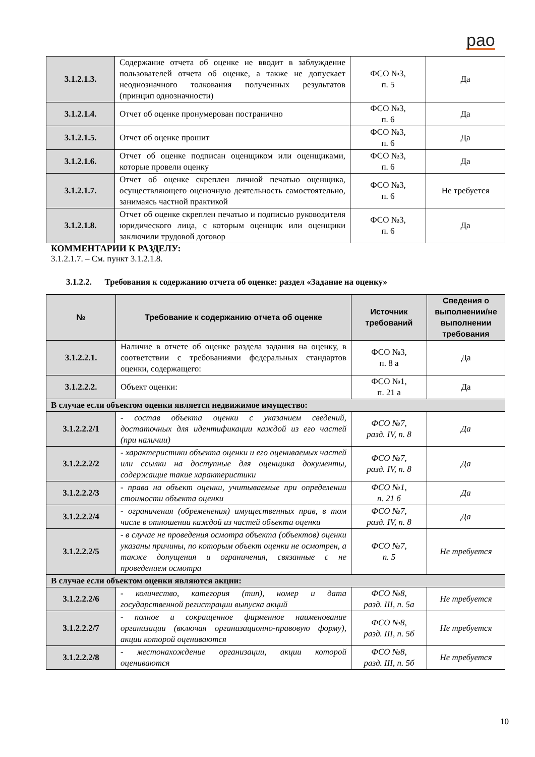рао
| 3.1.2.1.3. | Содержание отчета об оценке не вводит в заблуждение пользователей отчета об оценке, а также не допускает неоднозначного толкования полученных результатов (принцип однозначности) | ФСО №3, п. 5 | Да |
| 3.1.2.1.4. | Отчет об оценке пронумерован постранично | ФСО №3, п. 6 | Да |
| 3.1.2.1.5. | Отчет об оценке прошит | ФСО №3, п. 6 | Да |
| 3.1.2.1.6. | Отчет об оценке подписан оценщиком или оценщиками, которые провели оценку | ФСО №3, п. 6 | Да |
| 3.1.2.1.7. | Отчет об оценке скреплен личной печатью оценщика, осуществляющего оценочную деятельность самостоятельно, занимаясь частной практикой | ФСО №3, п. 6 | Не требуется |
| 3.1.2.1.8. | Отчет об оценке скреплен печатью и подписью руководителя юридического лица, с которым оценщик или оценщики заключили трудовой договор | ФСО №3, п. 6 | Да |
КОММЕНТАРИИ К РАЗДЕЛУ:
3.1.2.1.7. – См. пункт 3.1.2.1.8.
3.1.2.2. Требования к содержанию отчета об оценке: раздел «Задание на оценку»
| № | Требование к содержанию отчета об оценке | Источник требований | Сведения о выполнении/не выполнении требования |
| --- | --- | --- | --- |
| 3.1.2.2.1. | Наличие в отчете об оценке раздела задания на оценку, в соответствии с требованиями федеральных стандартов оценки, содержащего: | ФСО №3, п. 8 а | Да |
| 3.1.2.2.2. | Объект оценки: | ФСО №1, п. 21 а | Да |
| В случае если объектом оценки является недвижимое имущество: | | | |
| 3.1.2.2.2/1 | - состав объекта оценки с указанием сведений, достаточных для идентификации каждой из его частей (при наличии) | ФСО №7, разд. IV, п. 8 | Да |
| 3.1.2.2.2/2 | - характеристики объекта оценки и его оцениваемых частей или ссылки на доступные для оценщика документы, содержащие такие характеристики | ФСО №7, разд. IV, п. 8 | Да |
| 3.1.2.2.2/3 | - права на объект оценки, учитываемые при определении стоимости объекта оценки | ФСО №1, п. 21 б | Да |
| 3.1.2.2.2/4 | - ограничения (обременения) имущественных прав, в том числе в отношении каждой из частей объекта оценки | ФСО №7, разд. IV, п. 8 | Да |
| 3.1.2.2.2/5 | - в случае не проведения осмотра объекта (объектов) оценки указаны причины, по которым объект оценки не осмотрен, а также допущения и ограничения, связанные с не проведением осмотра | ФСО №7, п. 5 | Не требуется |
| В случае если объектом оценки являются акции: | | | |
| 3.1.2.2.2/6 | - количество, категория (тип), номер и дата государственной регистрации выпуска акций | ФСО №8, разд. III, п. 5а | Не требуется |
| 3.1.2.2.2/7 | - полное и сокращенное фирменное наименование организации (включая организационно-правовую форму), акции которой оцениваются | ФСО №8, разд. III, п. 5б | Не требуется |
| 3.1.2.2.2/8 | - местонахождение организации, акции которой оцениваются | ФСО №8, разд. III, п. 5б | Не требуется |
10